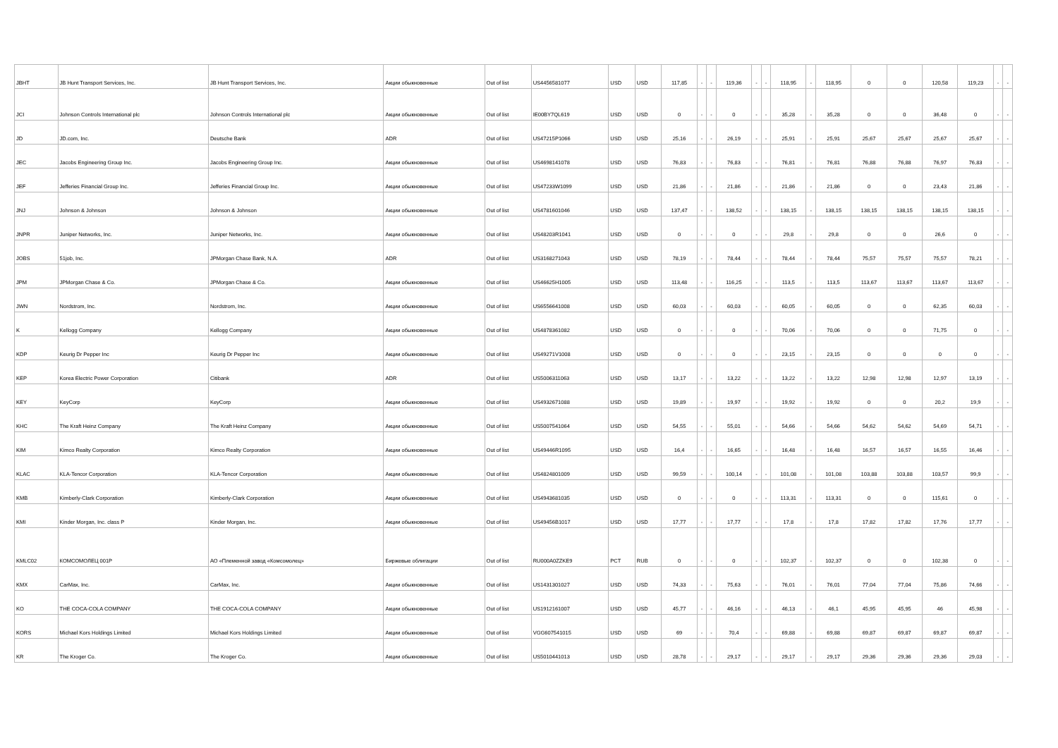| JBHT | JB Hunt Transport Services, Inc. | JB Hunt Transport Services, Inc. | Акции обыкновенные | Out of list | US4456581077 | USD | USD | 117,85 | - | - | 119,36 | - | - | 118,95 | - | 118,95 | 0 | 0 | 120,58 | 119,23 | - | - |
| JCI | Johnson Controls International plc | Johnson Controls International plc | Акции обыкновенные | Out of list | IE00BY7QL619 | USD | USD | 0 | - | - | 0 | - | - | 35,28 | - | 35,28 | 0 | 0 | 36,48 | 0 | - | - |
| JD | JD.com, Inc. | Deutsche Bank | ADR | Out of list | US47215P1066 | USD | USD | 25,16 | - | - | 26,19 | - | - | 25,91 | - | 25,91 | 25,67 | 25,67 | 25,67 | 25,67 | - | - |
| JEC | Jacobs Engineering Group Inc. | Jacobs Engineering Group Inc. | Акции обыкновенные | Out of list | US4698141078 | USD | USD | 76,83 | - | - | 76,83 | - | - | 76,81 | - | 76,81 | 76,88 | 76,88 | 76,97 | 76,83 | - | - |
| JEF | Jefferies Financial Group Inc. | Jefferies Financial Group Inc. | Акции обыкновенные | Out of list | US47233W1099 | USD | USD | 21,86 | - | - | 21,86 | - | - | 21,86 | - | 21,86 | 0 | 0 | 23,43 | 21,86 | - | - |
| JNJ | Johnson & Johnson | Johnson & Johnson | Акции обыкновенные | Out of list | US4781601046 | USD | USD | 137,47 | - | - | 138,52 | - | - | 138,15 | - | 138,15 | 138,15 | 138,15 | 138,15 | 138,15 | - | - |
| JNPR | Juniper Networks, Inc. | Juniper Networks, Inc. | Акции обыкновенные | Out of list | US48203R1041 | USD | USD | 0 | - | - | 0 | - | - | 29,8 | - | 29,8 | 0 | 0 | 26,6 | 0 | - | - |
| JOBS | 51job, Inc. | JPMorgan Chase Bank, N.A. | ADR | Out of list | US3168271043 | USD | USD | 78,19 | - | - | 78,44 | - | - | 78,44 | - | 78,44 | 75,57 | 75,57 | 75,57 | 78,21 | - | - |
| JPM | JPMorgan Chase & Co. | JPMorgan Chase & Co. | Акции обыкновенные | Out of list | US46625H1005 | USD | USD | 113,48 | - | - | 116,25 | - | - | 113,5 | - | 113,5 | 113,67 | 113,67 | 113,67 | 113,67 | - | - |
| JWN | Nordstrom, Inc. | Nordstrom, Inc. | Акции обыкновенные | Out of list | US6556641008 | USD | USD | 60,03 | - | - | 60,03 | - | - | 60,05 | - | 60,05 | 0 | 0 | 62,35 | 60,03 | - | - |
| K | Kellogg Company | Kellogg Company | Акции обыкновенные | Out of list | US4878361082 | USD | USD | 0 | - | - | 0 | - | - | 70,06 | - | 70,06 | 0 | 0 | 71,75 | 0 | - | - |
| KDP | Keurig Dr Pepper Inc | Keurig Dr Pepper Inc | Акции обыкновенные | Out of list | US49271V1008 | USD | USD | 0 | - | - | 0 | - | - | 23,15 | - | 23,15 | 0 | 0 | 0 | 0 | - | - |
| KEP | Korea Electric Power Corporation | Citibank | ADR | Out of list | US5006311063 | USD | USD | 13,17 | - | - | 13,22 | - | - | 13,22 | - | 13,22 | 12,98 | 12,98 | 12,97 | 13,19 | - | - |
| KEY | KeyCorp | KeyCorp | Акции обыкновенные | Out of list | US4932671088 | USD | USD | 19,89 | - | - | 19,97 | - | - | 19,92 | - | 19,92 | 0 | 0 | 20,2 | 19,9 | - | - |
| KHC | The Kraft Heinz Company | The Kraft Heinz Company | Акции обыкновенные | Out of list | US5007541064 | USD | USD | 54,55 | - | - | 55,01 | - | - | 54,66 | - | 54,66 | 54,62 | 54,62 | 54,69 | 54,71 | - | - |
| KIM | Kimco Realty Corporation | Kimco Realty Corporation | Акции обыкновенные | Out of list | US49446R1095 | USD | USD | 16,4 | - | - | 16,65 | - | - | 16,48 | - | 16,48 | 16,57 | 16,57 | 16,55 | 16,46 | - | - |
| KLAC | KLA-Tencor Corporation | KLA-Tencor Corporation | Акции обыкновенные | Out of list | US4824801009 | USD | USD | 99,59 | - | - | 100,14 | - | - | 101,08 | - | 101,08 | 103,88 | 103,88 | 103,57 | 99,9 | - | - |
| KMB | Kimberly-Clark Corporation | Kimberly-Clark Corporation | Акции обыкновенные | Out of list | US4943681035 | USD | USD | 0 | - | - | 0 | - | - | 113,31 | - | 113,31 | 0 | 0 | 115,61 | 0 | - | - |
| KMI | Kinder Morgan, Inc. class P | Kinder Morgan, Inc. | Акции обыкновенные | Out of list | US49456B1017 | USD | USD | 17,77 | - | - | 17,77 | - | - | 17,8 | - | 17,8 | 17,82 | 17,82 | 17,76 | 17,77 | - | - |
| KMLC02 | КОМСОМОЛЕЦ 001P | АО «Племенной завод «Комсомолец» | Биржевые облигации | Out of list | RU000A0ZZKE9 | PCT | RUB | 0 | - | - | 0 | - | - | 102,37 | - | 102,37 | 0 | 0 | 102,38 | 0 | - | - |
| KMX | CarMax, Inc. | CarMax, Inc. | Акции обыкновенные | Out of list | US1431301027 | USD | USD | 74,33 | - | - | 75,63 | - | - | 76,01 | - | 76,01 | 77,04 | 77,04 | 75,86 | 74,66 | - | - |
| KO | THE COCA-COLA COMPANY | THE COCA-COLA COMPANY | Акции обыкновенные | Out of list | US1912161007 | USD | USD | 45,77 | - | - | 46,16 | - | - | 46,13 | - | 46,1 | 45,95 | 45,95 | 46 | 45,98 | - | - |
| KORS | Michael Kors Holdings Limited | Michael Kors Holdings Limited | Акции обыкновенные | Out of list | VGG607541015 | USD | USD | 69 | - | - | 70,4 | - | - | 69,88 | - | 69,88 | 69,87 | 69,87 | 69,87 | 69,87 | - | - |
| KR | The Kroger Co. | The Kroger Co. | Акции обыкновенные | Out of list | US5010441013 | USD | USD | 28,78 | - | - | 29,17 | - | - | 29,17 | - | 29,17 | 29,36 | 29,36 | 29,36 | 29,03 | - | - |